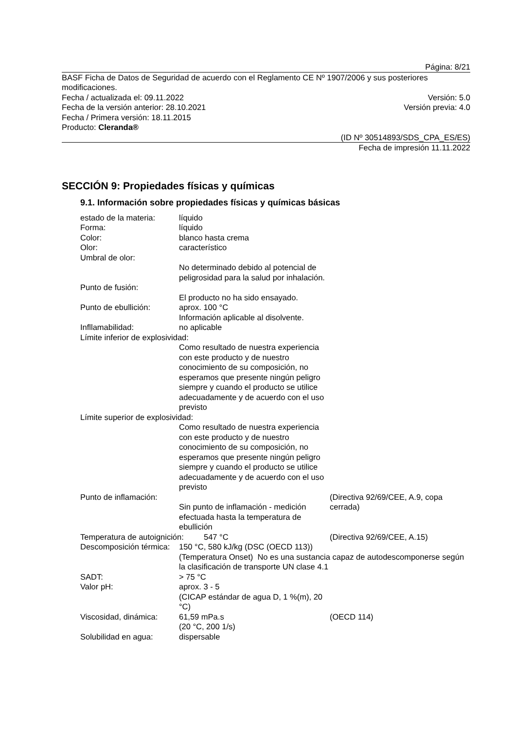Página: 8/21
BASF Ficha de Datos de Seguridad de acuerdo con el Reglamento CE Nº 1907/2006 y sus posteriores modificaciones.
Fecha / actualizada el: 09.11.2022 Versión: 5.0
Fecha de la versión anterior: 28.10.2021 Versión previa: 4.0
Fecha / Primera versión: 18.11.2015
Producto: Cleranda®
(ID Nº 30514893/SDS_CPA_ES/ES)
Fecha de impresión 11.11.2022
SECCIÓN 9: Propiedades físicas y químicas
9.1. Información sobre propiedades físicas y químicas básicas
estado de la materia:
líquido
Forma: líquido
Color: blanco hasta crema
Olor: característico
Umbral de olor:
No determinado debido al potencial de peligrosidad para la salud por inhalación.
Punto de fusión:
El producto no ha sido ensayado.
Punto de ebullición: aprox. 100 °C
Información aplicable al disolvente.
Infllamabilidad: no aplicable
Límite inferior de explosividad:
Como resultado de nuestra experiencia con este producto y de nuestro conocimiento de su composición, no esperamos que presente ningún peligro siempre y cuando el producto se utilice adecuadamente y de acuerdo con el uso previsto
Límite superior de explosividad:
Como resultado de nuestra experiencia con este producto y de nuestro conocimiento de su composición, no esperamos que presente ningún peligro siempre y cuando el producto se utilice adecuadamente y de acuerdo con el uso previsto
Punto de inflamación:
Sin punto de inflamación - medición efectuada hasta la temperatura de ebullición
(Directiva 92/69/CEE, A.9, copa cerrada)
Temperatura de autoignición:
547 °C (Directiva 92/69/CEE, A.15)
Descomposición térmica:
150 °C, 580 kJ/kg (DSC (OECD 113))
(Temperatura Onset) No es una sustancia capaz de autodescomponerse según la clasificación de transporte UN clase 4.1
SADT: > 75 °C
Valor pH: aprox. 3 - 5
(CICAP estándar de agua D, 1 %(m), 20 °C)
Viscosidad, dinámica:
61,59 mPa.s
(20 °C, 200 1/s)
(OECD 114)
Solubilidad en agua: dispersable